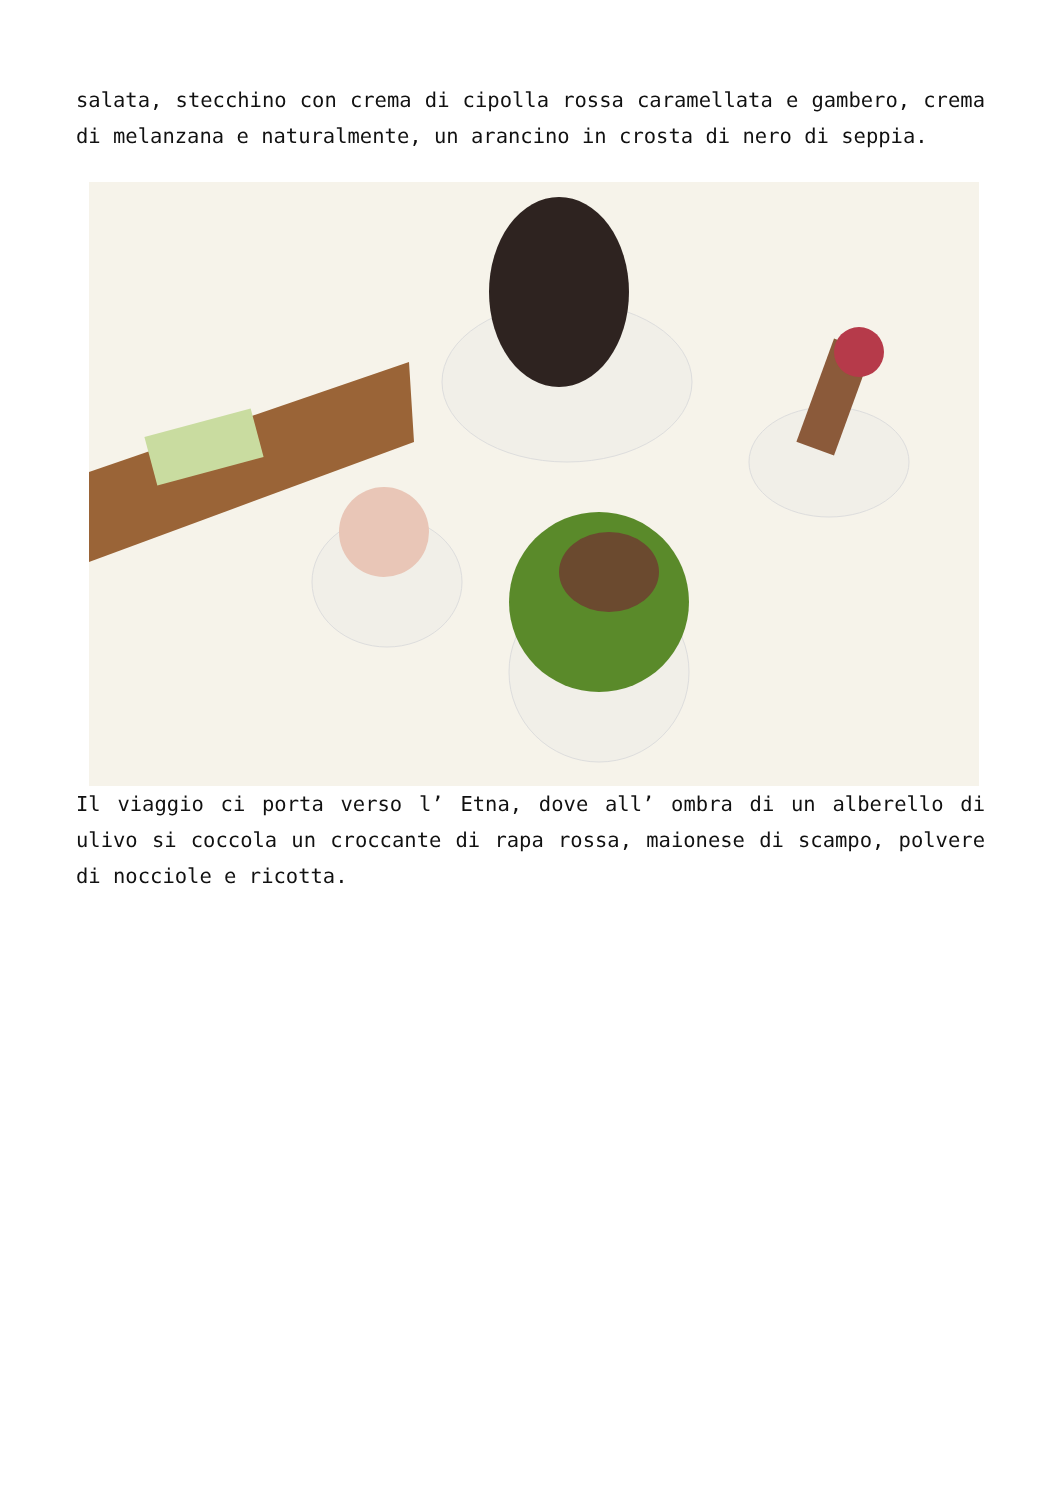salata, stecchino con crema di cipolla rossa caramellata e gambero, crema di melanzana e naturalmente, un arancino in crosta di nero di seppia.
Il viaggio ci porta verso l’ Etna, dove all’ ombra di un alberello di ulivo si coccola un croccante di rapa rossa, maionese di scampo, polvere di nocciole e ricotta.